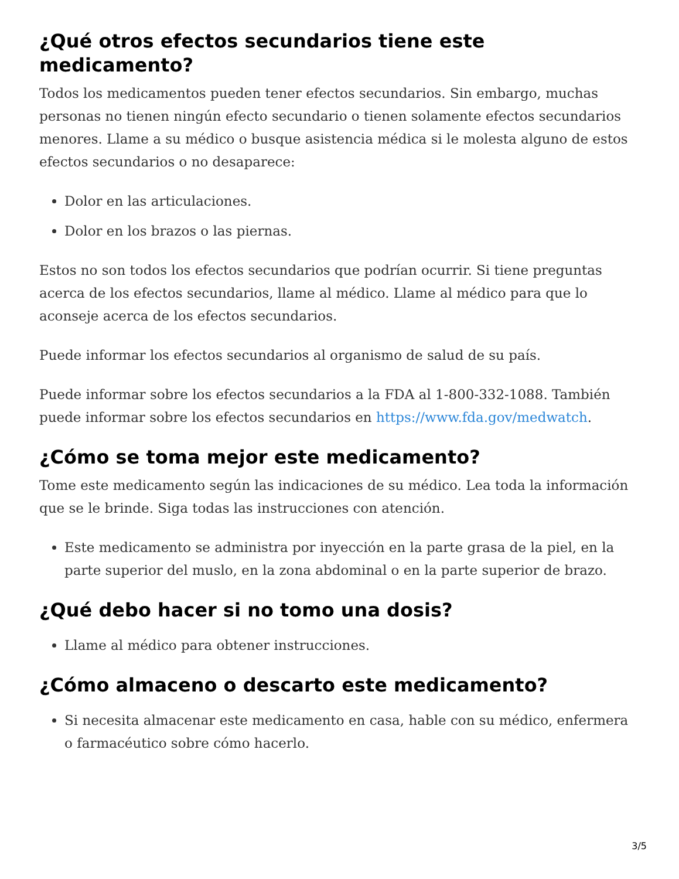¿Qué otros efectos secundarios tiene este medicamento?
Todos los medicamentos pueden tener efectos secundarios. Sin embargo, muchas personas no tienen ningún efecto secundario o tienen solamente efectos secundarios menores. Llame a su médico o busque asistencia médica si le molesta alguno de estos efectos secundarios o no desaparece:
Dolor en las articulaciones.
Dolor en los brazos o las piernas.
Estos no son todos los efectos secundarios que podrían ocurrir. Si tiene preguntas acerca de los efectos secundarios, llame al médico. Llame al médico para que lo aconseje acerca de los efectos secundarios.
Puede informar los efectos secundarios al organismo de salud de su país.
Puede informar sobre los efectos secundarios a la FDA al 1-800-332-1088. También puede informar sobre los efectos secundarios en https://www.fda.gov/medwatch.
¿Cómo se toma mejor este medicamento?
Tome este medicamento según las indicaciones de su médico. Lea toda la información que se le brinde. Siga todas las instrucciones con atención.
Este medicamento se administra por inyección en la parte grasa de la piel, en la parte superior del muslo, en la zona abdominal o en la parte superior de brazo.
¿Qué debo hacer si no tomo una dosis?
Llame al médico para obtener instrucciones.
¿Cómo almaceno o descarto este medicamento?
Si necesita almacenar este medicamento en casa, hable con su médico, enfermera o farmacéutico sobre cómo hacerlo.
3/5